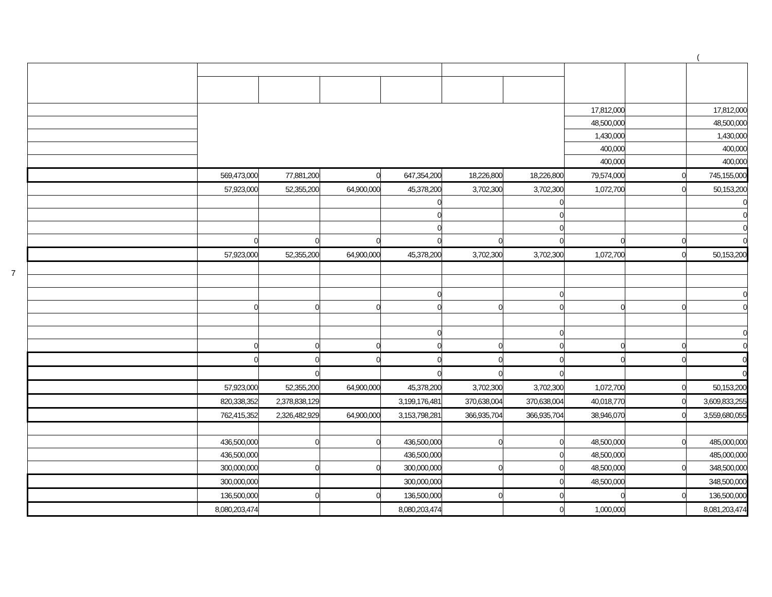(
7
| | | | | | | | 17,812,000 | | 17,812,000 |
| | | | | | | | 48,500,000 | | 48,500,000 |
| | | | | | | | 1,430,000 | | 1,430,000 |
| | | | | | | | 400,000 | | 400,000 |
| | | | | | | | 400,000 | | 400,000 |
| | 569,473,000 | 77,881,200 | 0 | 647,354,200 | 18,226,800 | 18,226,800 | 79,574,000 | 0 | 745,155,000 |
| | 57,923,000 | 52,355,200 | 64,900,000 | 45,378,200 | 3,702,300 | 3,702,300 | 1,072,700 | 0 | 50,153,200 |
| | | | | 0 | | 0 | | | 0 |
| | | | | 0 | | 0 | | | 0 |
| | | | | 0 | | 0 | | | 0 |
| | 0 | 0 | 0 | 0 | 0 | 0 | 0 | 0 | 0 |
| | 57,923,000 | 52,355,200 | 64,900,000 | 45,378,200 | 3,702,300 | 3,702,300 | 1,072,700 | 0 | 50,153,200 |
| | | | | 0 | | 0 | | | 0 |
| | 0 | 0 | 0 | 0 | 0 | 0 | 0 | 0 | 0 |
| | | | | 0 | | 0 | | | 0 |
| | 0 | 0 | 0 | 0 | 0 | 0 | 0 | 0 | 0 |
| | 0 | 0 | 0 | 0 | 0 | 0 | 0 | 0 | 0 |
| | | 0 | | 0 | 0 | 0 | | | 0 |
| | 57,923,000 | 52,355,200 | 64,900,000 | 45,378,200 | 3,702,300 | 3,702,300 | 1,072,700 | 0 | 50,153,200 |
| | 820,338,352 | 2,378,838,129 | | 3,199,176,481 | 370,638,004 | 370,638,004 | 40,018,770 | 0 | 3,609,833,255 |
| | 762,415,352 | 2,326,482,929 | 64,900,000 | 3,153,798,281 | 366,935,704 | 366,935,704 | 38,946,070 | 0 | 3,559,680,055 |
| | 436,500,000 | 0 | 0 | 436,500,000 | 0 | 0 | 48,500,000 | 0 | 485,000,000 |
| | 436,500,000 | | | 436,500,000 | | 0 | 48,500,000 | | 485,000,000 |
| | 300,000,000 | 0 | 0 | 300,000,000 | 0 | 0 | 48,500,000 | 0 | 348,500,000 |
| | 300,000,000 | | | 300,000,000 | | 0 | 48,500,000 | | 348,500,000 |
| | 136,500,000 | 0 | 0 | 136,500,000 | 0 | 0 | 0 | 0 | 136,500,000 |
| | 8,080,203,474 | | | 8,080,203,474 | | 0 | 1,000,000 | | 8,081,203,474 |